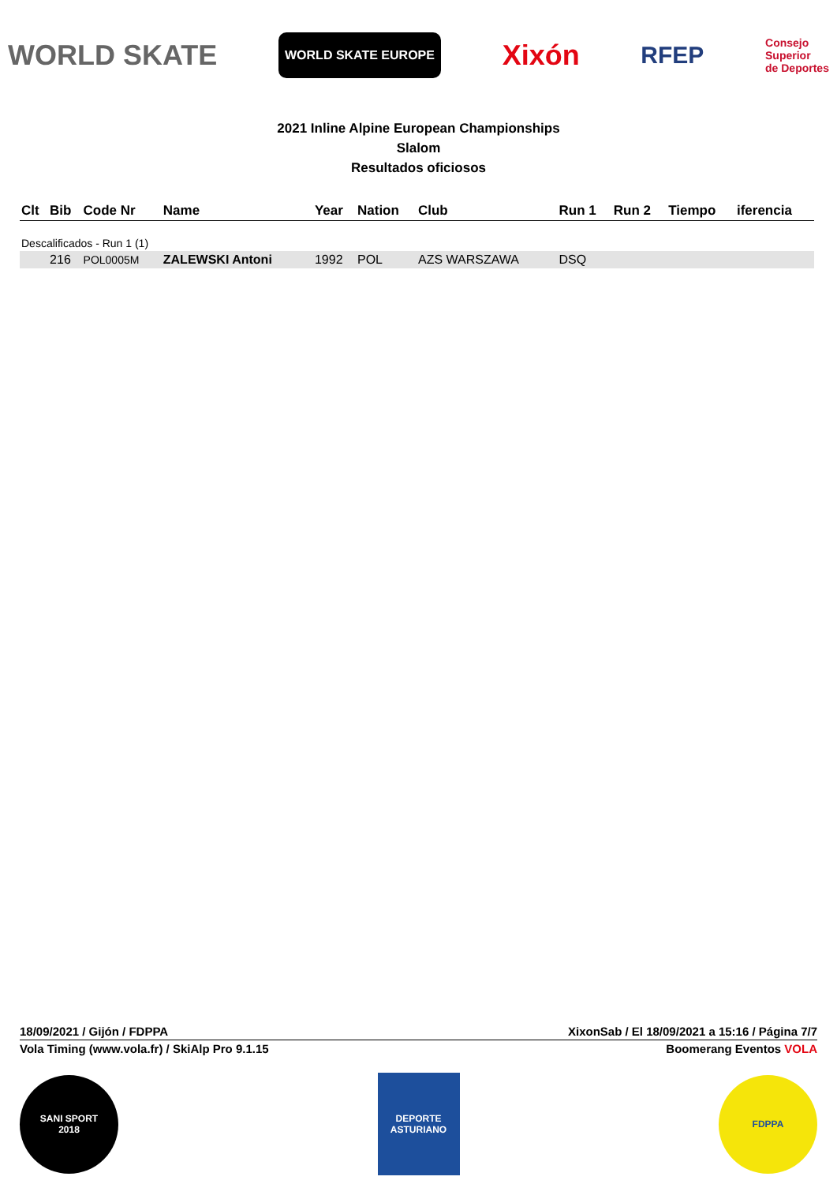WORLD SKATE WORLD SKATE EUROPE Xixón RFEP Consejo
Superior
de Deportes
2021 Inline Alpine European Championships
Slalom
Resultados oficiosos
| Clt | Bib | Code Nr | Name | Year | Nation | Club | Run 1 | Run 2 | Tiempo | iferencia |
| --- | --- | --- | --- | --- | --- | --- | --- | --- | --- | --- |
| Descalificados - Run 1 (1) | | | | | | | | | | |
| | 216 | POL0005M | ZALEWSKI Antoni | 1992 | POL | AZS WARSZAWA | DSQ | | | |
18/09/2021 / Gijón / FDPPA XixonSab / El 18/09/2021 a 15:16 / Página 7/7
Vola Timing (www.vola.fr) / SkiAlp Pro 9.1.15 Boomerang Eventos VOLA
SANI SPORT
2018
DEPORTE ASTURIANO
FDPPA